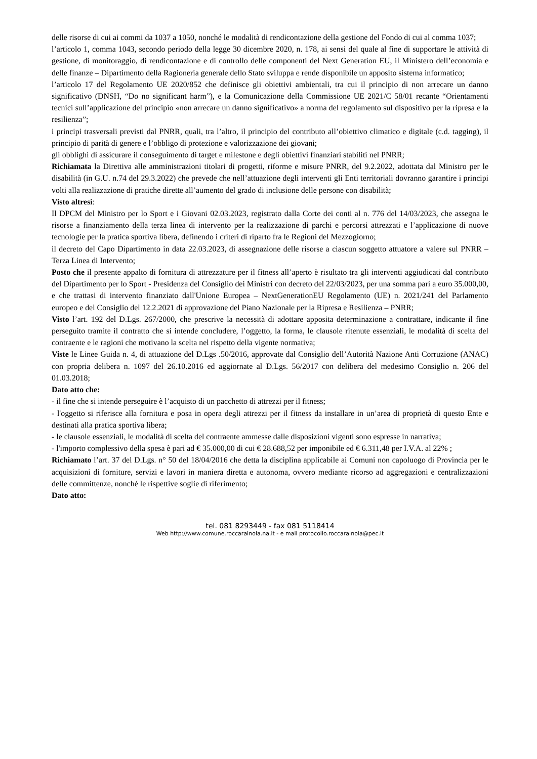delle risorse di cui ai commi da 1037 a 1050, nonché le modalità di rendicontazione della gestione del Fondo di cui al comma 1037;
l’articolo 1, comma 1043, secondo periodo della legge 30 dicembre 2020, n. 178, ai sensi del quale al fine di supportare le attività di gestione, di monitoraggio, di rendicontazione e di controllo delle componenti del Next Generation EU, il Ministero dell’economia e delle finanze – Dipartimento della Ragioneria generale dello Stato sviluppa e rende disponibile un apposito sistema informatico;
l’articolo 17 del Regolamento UE 2020/852 che definisce gli obiettivi ambientali, tra cui il principio di non arrecare un danno significativo (DNSH, “Do no significant harm”), e la Comunicazione della Commissione UE 2021/C 58/01 recante “Orientamenti tecnici sull’applicazione del principio «non arrecare un danno significativo» a norma del regolamento sul dispositivo per la ripresa e la resilienza”;
i principi trasversali previsti dal PNRR, quali, tra l’altro, il principio del contributo all’obiettivo climatico e digitale (c.d. tagging), il principio di parità di genere e l’obbligo di protezione e valorizzazione dei giovani;
gli obblighi di assicurare il conseguimento di target e milestone e degli obiettivi finanziari stabiliti nel PNRR;
Richiamata la Direttiva alle amministrazioni titolari di progetti, riforme e misure PNRR, del 9.2.2022, adottata dal Ministro per le disabilità (in G.U. n.74 del 29.3.2022) che prevede che nell’attuazione degli interventi gli Enti territoriali dovranno garantire i principi volti alla realizzazione di pratiche dirette all’aumento del grado di inclusione delle persone con disabilità;
Visto altresì:
Il DPCM del Ministro per lo Sport e i Giovani 02.03.2023, registrato dalla Corte dei conti al n. 776 del 14/03/2023, che assegna le risorse a finanziamento della terza linea di intervento per la realizzazione di parchi e percorsi attrezzati e l’applicazione di nuove tecnologie per la pratica sportiva libera, definendo i criteri di riparto fra le Regioni del Mezzogiorno;
il decreto del Capo Dipartimento in data 22.03.2023, di assegnazione delle risorse a ciascun soggetto attuatore a valere sul PNRR – Terza Linea di Intervento;
Posto che il presente appalto di fornitura di attrezzature per il fitness all’aperto è risultato tra gli interventi aggiudicati dal contributo del Dipartimento per lo Sport - Presidenza del Consiglio dei Ministri con decreto del 22/03/2023, per una somma pari a euro 35.000,00, e che trattasi di intervento finanziato dall'Unione Europea – NextGenerationEU Regolamento (UE) n. 2021/241 del Parlamento europeo e del Consiglio del 12.2.2021 di approvazione del Piano Nazionale per la Ripresa e Resilienza – PNRR;
Visto l’art. 192 del D.Lgs. 267/2000, che prescrive la necessità di adottare apposita determinazione a contrattare, indicante il fine perseguito tramite il contratto che si intende concludere, l’oggetto, la forma, le clausole ritenute essenziali, le modalità di scelta del contraente e le ragioni che motivano la scelta nel rispetto della vigente normativa;
Viste le Linee Guida n. 4, di attuazione del D.Lgs .50/2016, approvate dal Consiglio dell’Autorità Nazione Anti Corruzione (ANAC) con propria delibera n. 1097 del 26.10.2016 ed aggiornate al D.Lgs. 56/2017 con delibera del medesimo Consiglio n. 206 del 01.03.2018;
Dato atto che:
- il fine che si intende perseguire è l’acquisto di un pacchetto di attrezzi per il fitness;
- l'oggetto si riferisce alla fornitura e posa in opera degli attrezzi per il fitness da installare in un’area di proprietà di questo Ente e destinati alla pratica sportiva libera;
- le clausole essenziali, le modalità di scelta del contraente ammesse dalle disposizioni vigenti sono espresse in narrativa;
- l'importo complessivo della spesa è pari ad € 35.000,00 di cui € 28.688,52 per imponibile ed € 6.311,48 per I.V.A. al 22% ;
Richiamato l’art. 37 del D.Lgs. n° 50 del 18/04/2016 che detta la disciplina applicabile ai Comuni non capoluogo di Provincia per le acquisizioni di forniture, servizi e lavori in maniera diretta e autonoma, ovvero mediante ricorso ad aggregazioni e centralizzazioni delle committenze, nonché le rispettive soglie di riferimento;
Dato atto:
tel. 081 8293449 - fax 081 5118414
Web http://www.comune.roccarainola.na.it - e mail protocollo.roccarainola@pec.it